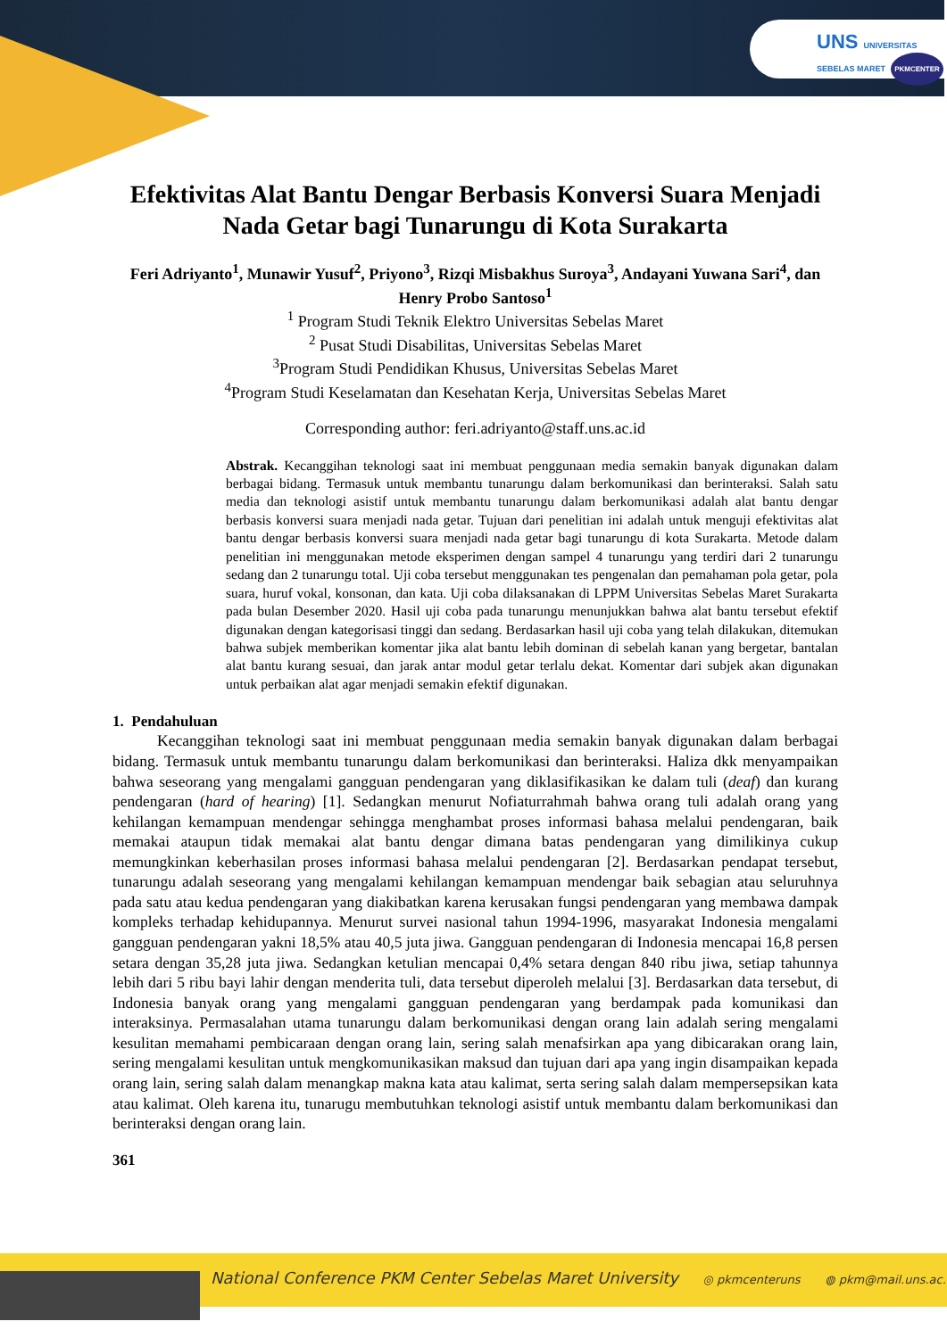UNS UNIVERSITAS SEBELAS MARET PKMCENTER
Efektivitas Alat Bantu Dengar Berbasis Konversi Suara Menjadi Nada Getar bagi Tunarungu di Kota Surakarta
Feri Adriyanto<sup>1</sup>, Munawir Yusuf<sup>2</sup>, Priyono<sup>3</sup>, Rizqi Misbakhus Suroya<sup>3</sup>, Andayani Yuwana Sari<sup>4</sup>, dan Henry Probo Santoso<sup>1</sup>
<sup>1</sup> Program Studi Teknik Elektro Universitas Sebelas Maret
<sup>2</sup> Pusat Studi Disabilitas, Universitas Sebelas Maret
<sup>3</sup> Program Studi Pendidikan Khusus, Universitas Sebelas Maret
<sup>4</sup> Program Studi Keselamatan dan Kesehatan Kerja, Universitas Sebelas Maret
Corresponding author: feri.adriyanto@staff.uns.ac.id
Abstrak. Kecanggihan teknologi saat ini membuat penggunaan media semakin banyak digunakan dalam berbagai bidang. Termasuk untuk membantu tunarungu dalam berkomunikasi dan berinteraksi. Salah satu media dan teknologi asistif untuk membantu tunarungu dalam berkomunikasi adalah alat bantu dengar berbasis konversi suara menjadi nada getar. Tujuan dari penelitian ini adalah untuk menguji efektivitas alat bantu dengar berbasis konversi suara menjadi nada getar bagi tunarungu di kota Surakarta. Metode dalam penelitian ini menggunakan metode eksperimen dengan sampel 4 tunarungu yang terdiri dari 2 tunarungu sedang dan 2 tunarungu total. Uji coba tersebut menggunakan tes pengenalan dan pemahaman pola getar, pola suara, huruf vokal, konsonan, dan kata. Uji coba dilaksanakan di LPPM Universitas Sebelas Maret Surakarta pada bulan Desember 2020. Hasil uji coba pada tunarungu menunjukkan bahwa alat bantu tersebut efektif digunakan dengan kategorisasi tinggi dan sedang. Berdasarkan hasil uji coba yang telah dilakukan, ditemukan bahwa subjek memberikan komentar jika alat bantu lebih dominan di sebelah kanan yang bergetar, bantalan alat bantu kurang sesuai, dan jarak antar modul getar terlalu dekat. Komentar dari subjek akan digunakan untuk perbaikan alat agar menjadi semakin efektif digunakan.
1. Pendahuluan
Kecanggihan teknologi saat ini membuat penggunaan media semakin banyak digunakan dalam berbagai bidang. Termasuk untuk membantu tunarungu dalam berkomunikasi dan berinteraksi. Haliza dkk menyampaikan bahwa seseorang yang mengalami gangguan pendengaran yang diklasifikasikan ke dalam tuli (deaf) dan kurang pendengaran (hard of hearing) [1]. Sedangkan menurut Nofiaturrahmah bahwa orang tuli adalah orang yang kehilangan kemampuan mendengar sehingga menghambat proses informasi bahasa melalui pendengaran, baik memakai ataupun tidak memakai alat bantu dengar dimana batas pendengaran yang dimilikinya cukup memungkinkan keberhasilan proses informasi bahasa melalui pendengaran [2]. Berdasarkan pendapat tersebut, tunarungu adalah seseorang yang mengalami kehilangan kemampuan mendengar baik sebagian atau seluruhnya pada satu atau kedua pendengaran yang diakibatkan karena kerusakan fungsi pendengaran yang membawa dampak kompleks terhadap kehidupannya. Menurut survei nasional tahun 1994-1996, masyarakat Indonesia mengalami gangguan pendengaran yakni 18,5% atau 40,5 juta jiwa. Gangguan pendengaran di Indonesia mencapai 16,8 persen setara dengan 35,28 juta jiwa. Sedangkan ketulian mencapai 0,4% setara dengan 840 ribu jiwa, setiap tahunnya lebih dari 5 ribu bayi lahir dengan menderita tuli, data tersebut diperoleh melalui [3]. Berdasarkan data tersebut, di Indonesia banyak orang yang mengalami gangguan pendengaran yang berdampak pada komunikasi dan interaksinya. Permasalahan utama tunarungu dalam berkomunikasi dengan orang lain adalah sering mengalami kesulitan memahami pembicaraan dengan orang lain, sering salah menafsirkan apa yang dibicarakan orang lain, sering mengalami kesulitan untuk mengkomunikasikan maksud dan tujuan dari apa yang ingin disampaikan kepada orang lain, sering salah dalam menangkap makna kata atau kalimat, serta sering salah dalam mempersepsikan kata atau kalimat. Oleh karena itu, tunarugu membutuhkan teknologi asistif untuk membantu dalam berkomunikasi dan berinteraksi dengan orang lain.
361
National Conference PKM Center Sebelas Maret University ◎ pkmcenteruns ◍ pkm@mail.uns.ac.id